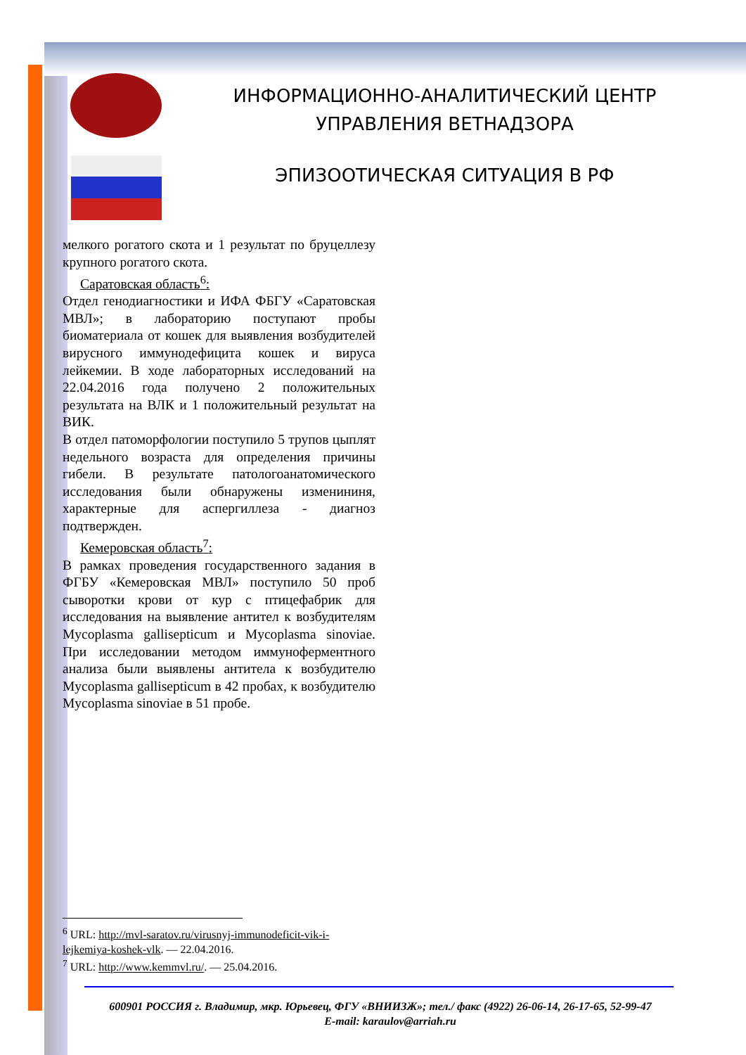ИНФОРМАЦИОННО-АНАЛИТИЧЕСКИЙ ЦЕНТР
УПРАВЛЕНИЯ ВЕТНАДЗОРА
ЭПИЗООТИЧЕСКАЯ СИТУАЦИЯ В РФ
мелкого рогатого скота и 1 результат по бруцеллезу крупного рогатого скота.
Саратовская область<sup>6</sup>:
Отдел генодиагностики и ИФА ФБГУ «Саратовская МВЛ»; в лабораторию поступают пробы биоматериала от кошек для выявления возбудителей вирусного иммунодефицита кошек и вируса лейкемии. В ходе лабораторных исследований на 22.04.2016 года получено 2 положительных результата на ВЛК и 1 положительный результат на ВИК.
В отдел патоморфологии поступило 5 трупов цыплят недельного возраста для определения причины гибели. В результате патологоанатомического исследования были обнаружены изменининя, характерные для аспергиллеза - диагноз подтвержден.
Кемеровская область<sup>7</sup>:
В рамках проведения государственного задания в ФГБУ «Кемеровская МВЛ» поступило 50 проб сыворотки крови от кур с птицефабрик для исследования на выявление антител к возбудителям Mycoplasma gallisepticum и Mycoplasma sinoviae. При исследовании методом иммуноферментного анализа были выявлены антитела к возбудителю Mycoplasma gallisepticum в 42 пробах, к возбудителю Mycoplasma sinoviae в 51 пробе.
<sup>6</sup> URL: http://mvl-saratov.ru/virusnyj-immunodeficit-vik-i-lejkemiya-koshek-vlk. — 22.04.2016.
<sup>7</sup> URL: http://www.kemmvl.ru/. — 25.04.2016.
600901 РОССИЯ г. Владимир, мкр. Юрьевец, ФГУ «ВНИИЗЖ»; тел./ факс (4922) 26-06-14, 26-17-65, 52-99-47 E-mail: karaulov@arriah.ru